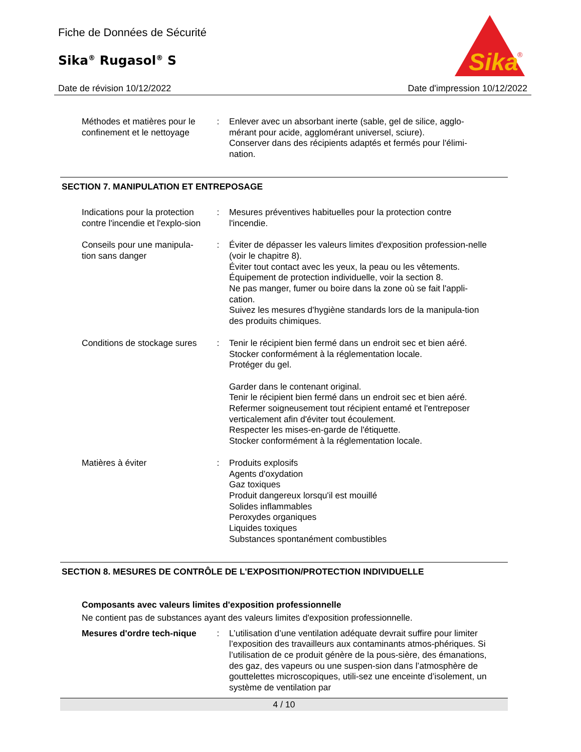Fiche de Données de Sécurité
Sika<sup>®</sup> Rugasol<sup>®</sup> S
Sika
®
Date de révision 10/12/2022 Date d'impression 10/12/2022
Méthodes et matières pour le confinement et le nettoyage
: Enlever avec un absorbant inerte (sable, gel de silice, agglo-mérant pour acide, agglomérant universel, sciure).
Conserver dans des récipients adaptés et fermés pour l'élimi-nation.
SECTION 7. MANIPULATION ET ENTREPOSAGE
Indications pour la protection contre l'incendie et l'explo-sion
: Mesures préventives habituelles pour la protection contre l'incendie.
Conseils pour une manipula-tion sans danger
: Éviter de dépasser les valeurs limites d'exposition profession-nelle (voir le chapitre 8).
Éviter tout contact avec les yeux, la peau ou les vêtements.
Équipement de protection individuelle, voir la section 8.
Ne pas manger, fumer ou boire dans la zone où se fait l'appli-cation.
Suivez les mesures d'hygiène standards lors de la manipula-tion des produits chimiques.
Conditions de stockage sures
: Tenir le récipient bien fermé dans un endroit sec et bien aéré.
Stocker conformément à la réglementation locale.
Protéger du gel.
Garder dans le contenant original.
Tenir le récipient bien fermé dans un endroit sec et bien aéré.
Refermer soigneusement tout récipient entamé et l'entreposer verticalement afin d'éviter tout écoulement.
Respecter les mises-en-garde de l'étiquette.
Stocker conformément à la réglementation locale.
Matières à éviter : Produits explosifs
Agents d'oxydation
Gaz toxiques
Produit dangereux lorsqu'il est mouillé
Solides inflammables
Peroxydes organiques
Liquides toxiques
Substances spontanément combustibles
SECTION 8. MESURES DE CONTRÔLE DE L'EXPOSITION/PROTECTION INDIVIDUELLE
Composants avec valeurs limites d'exposition professionnelle
Ne contient pas de substances ayant des valeurs limites d'exposition professionnelle.
Mesures d'ordre tech-nique
: L’utilisation d’une ventilation adéquate devrait suffire pour limiter l’exposition des travailleurs aux contaminants atmos-phériques. Si l’utilisation de ce produit génère de la pous-sière, des émanations, des gaz, des vapeurs ou une suspen-sion dans l’atmosphère de gouttelettes microscopiques, utili-sez une enceinte d’isolement, un système de ventilation par
4 / 10